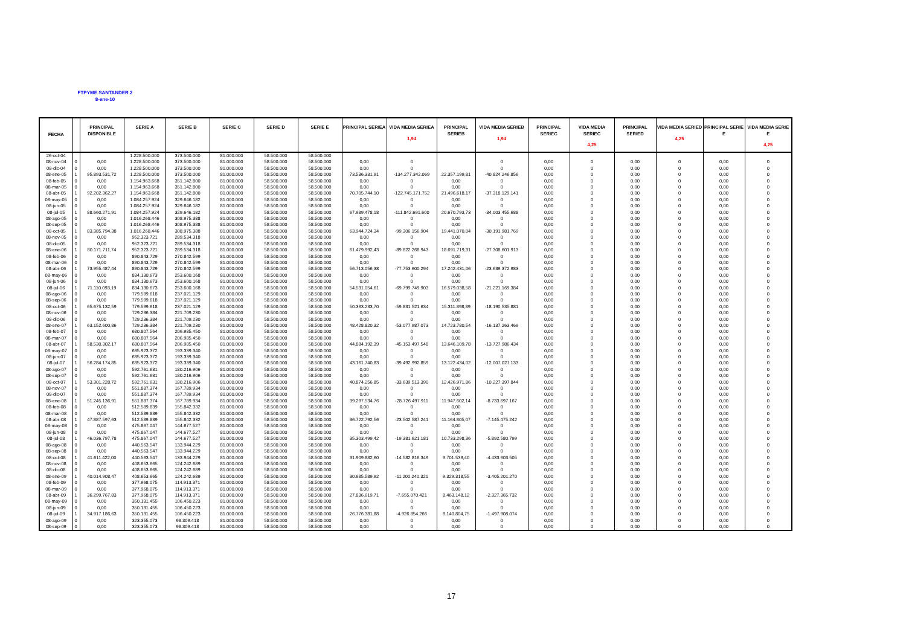FTPYME SANTANDER 2
8-ene-10
| FECHA | | PRINCIPAL DISPONIBLE | SERIE A | SERIE B | SERIE C | SERIE D | SERIE E | PRINCIPAL SERIEA | VIDA MEDIA SERIEA 1,94 | PRINCIPAL SERIEB | VIDA MEDIA SERIEB 1,94 | PRINCIPAL SERIEC | VIDA MEDIA SERIEC 4,25 | PRINCIPAL SERIED | VIDA MEDIA SERIED 4,25 | PRINCIPAL SERIE E | VIDA MEDIA SERIE E 4,25 |
| --- | --- | --- | --- | --- | --- | --- | --- | --- | --- | --- | --- | --- | --- | --- | --- | --- | --- |
| 26-oct-04 | | | 1.228.500.000 | 373.500.000 | 81.000.000 | 58.500.000 | 58.500.000 | | | | | | | | | | |
| 08-nov-04 | 0 | 0,00 | 1.228.500.000 | 373.500.000 | 81.000.000 | 58.500.000 | 58.500.000 | 0,00 | 0 | | 0 | 0,00 | 0 | 0,00 | 0 | 0,00 | 0 |
| 08-dic-04 | 0 | 0,00 | 1.228.500.000 | 373.500.000 | 81.000.000 | 58.500.000 | 58.500.000 | 0,00 | 0 | | 0 | 0,00 | 0 | 0,00 | 0 | 0,00 | 0 |
| 08-ene-05 | 1 | 95.893.531,72 | 1.228.500.000 | 373.500.000 | 81.000.000 | 58.500.000 | 58.500.000 | 73.536.331,91 | -134.277.342.069 | 22.357.199,81 | -40.824.246.856 | 0,00 | 0 | 0,00 | 0 | 0,00 | 0 |
| 08-feb-05 | 0 | 0,00 | 1.154.963.668 | 351.142.800 | 81.000.000 | 58.500.000 | 58.500.000 | 0,00 | 0 | 0,00 | 0 | 0,00 | 0 | 0,00 | 0 | 0,00 | 0 |
| 08-mar-05 | 0 | 0,00 | 1.154.963.668 | 351.142.800 | 81.000.000 | 58.500.000 | 58.500.000 | 0,00 | 0 | 0,00 | 0 | 0,00 | 0 | 0,00 | 0 | 0,00 | 0 |
| 08-abr-05 | 1 | 92.202.362,27 | 1.154.963.668 | 351.142.800 | 81.000.000 | 58.500.000 | 58.500.000 | 70.705.744,10 | -122.745.171.752 | 21.496.618,17 | -37.318.129.141 | 0,00 | 0 | 0,00 | 0 | 0,00 | 0 |
| 08-may-05 | 0 | 0,00 | 1.084.257.924 | 329.646.182 | 81.000.000 | 58.500.000 | 58.500.000 | 0,00 | 0 | 0,00 | 0 | 0,00 | 0 | 0,00 | 0 | 0,00 | 0 |
| 08-jun-05 | 0 | 0,00 | 1.084.257.924 | 329.646.182 | 81.000.000 | 58.500.000 | 58.500.000 | 0,00 | 0 | 0,00 | 0 | 0,00 | 0 | 0,00 | 0 | 0,00 | 0 |
| 08-jul-05 | 1 | 88.660.271,91 | 1.084.257.924 | 329.646.182 | 81.000.000 | 58.500.000 | 58.500.000 | 67.989.478,18 | -111.842.691.600 | 20.670.793,73 | -34.003.455.688 | 0,00 | 0 | 0,00 | 0 | 0,00 | 0 |
| 08-ago-05 | 0 | 0,00 | 1.016.268.446 | 308.975.388 | 81.000.000 | 58.500.000 | 58.500.000 | 0,00 | 0 | 0,00 | 0 | 0,00 | 0 | 0,00 | 0 | 0,00 | 0 |
| 08-sep-05 | 0 | 0,00 | 1.016.268.446 | 308.975.388 | 81.000.000 | 58.500.000 | 58.500.000 | 0,00 | 0 | 0,00 | 0 | 0,00 | 0 | 0,00 | 0 | 0,00 | 0 |
| 08-oct-05 | 1 | 83.385.794,38 | 1.016.268.446 | 308.975.388 | 81.000.000 | 58.500.000 | 58.500.000 | 63.944.724,34 | -99.306.156.904 | 19.441.070,04 | -30.191.981.769 | 0,00 | 0 | 0,00 | 0 | 0,00 | 0 |
| 08-nov-05 | 0 | 0,00 | 952.323.721 | 289.534.318 | 81.000.000 | 58.500.000 | 58.500.000 | 0,00 | 0 | 0,00 | 0 | 0,00 | 0 | 0,00 | 0 | 0,00 | 0 |
| 08-dic-05 | 0 | 0,00 | 952.323.721 | 289.534.318 | 81.000.000 | 58.500.000 | 58.500.000 | 0,00 | 0 | 0,00 | 0 | 0,00 | 0 | 0,00 | 0 | 0,00 | 0 |
| 08-ene-06 | 1 | 80.171.711,74 | 952.323.721 | 289.534.318 | 81.000.000 | 58.500.000 | 58.500.000 | 61.479.992,43 | -89.822.268.943 | 18.691.719,31 | -27.308.601.913 | 0,00 | 0 | 0,00 | 0 | 0,00 | 0 |
| 08-feb-06 | 0 | 0,00 | 890.843.729 | 270.842.599 | 81.000.000 | 58.500.000 | 58.500.000 | 0,00 | 0 | 0,00 | 0 | 0,00 | 0 | 0,00 | 0 | 0,00 | 0 |
| 08-mar-06 | 0 | 0,00 | 890.843.729 | 270.842.599 | 81.000.000 | 58.500.000 | 58.500.000 | 0,00 | 0 | 0,00 | 0 | 0,00 | 0 | 0,00 | 0 | 0,00 | 0 |
| 08-abr-06 | 1 | 73.955.487,44 | 890.843.729 | 270.842.599 | 81.000.000 | 58.500.000 | 58.500.000 | 56.713.056,38 | -77.753.600.294 | 17.242.431,06 | -23.639.372.983 | 0,00 | 0 | 0,00 | 0 | 0,00 | 0 |
| 08-may-06 | 0 | 0,00 | 834.130.673 | 253.600.168 | 81.000.000 | 58.500.000 | 58.500.000 | 0,00 | 0 | 0,00 | 0 | 0,00 | 0 | 0,00 | 0 | 0,00 | 0 |
| 08-jun-06 | 0 | 0,00 | 834.130.673 | 253.600.168 | 81.000.000 | 58.500.000 | 58.500.000 | 0,00 | 0 | 0,00 | 0 | 0,00 | 0 | 0,00 | 0 | 0,00 | 0 |
| 08-jul-06 | 1 | 71.110.093,19 | 834.130.673 | 253.600.168 | 81.000.000 | 58.500.000 | 58.500.000 | 54.531.054,61 | -69.799.749.903 | 16.579.038,58 | -21.221.169.384 | 0,00 | 0 | 0,00 | 0 | 0,00 | 0 |
| 08-ago-06 | 0 | 0,00 | 779.599.618 | 237.021.129 | 81.000.000 | 58.500.000 | 58.500.000 | 0,00 | 0 | 0,00 | 0 | 0,00 | 0 | 0,00 | 0 | 0,00 | 0 |
| 08-sep-06 | 0 | 0,00 | 779.599.618 | 237.021.129 | 81.000.000 | 58.500.000 | 58.500.000 | 0,00 | 0 | 0,00 | 0 | 0,00 | 0 | 0,00 | 0 | 0,00 | 0 |
| 08-oct-06 | 1 | 65.675.132,59 | 779.599.618 | 237.021.129 | 81.000.000 | 58.500.000 | 58.500.000 | 50.363.233,70 | -59.831.521.634 | 15.311.898,89 | -18.190.535.881 | 0,00 | 0 | 0,00 | 0 | 0,00 | 0 |
| 08-nov-06 | 0 | 0,00 | 729.236.384 | 221.709.230 | 81.000.000 | 58.500.000 | 58.500.000 | 0,00 | 0 | 0,00 | 0 | 0,00 | 0 | 0,00 | 0 | 0,00 | 0 |
| 08-dic-06 | 0 | 0,00 | 729.236.384 | 221.709.230 | 81.000.000 | 58.500.000 | 58.500.000 | 0,00 | 0 | 0,00 | 0 | 0,00 | 0 | 0,00 | 0 | 0,00 | 0 |
| 08-ene-07 | 1 | 63.152.600,86 | 729.236.384 | 221.709.230 | 81.000.000 | 58.500.000 | 58.500.000 | 48.428.820,32 | -53.077.987.073 | 14.723.780,54 | -16.137.263.469 | 0,00 | 0 | 0,00 | 0 | 0,00 | 0 |
| 08-feb-07 | 0 | 0,00 | 680.807.564 | 206.985.450 | 81.000.000 | 58.500.000 | 58.500.000 | 0,00 | 0 | 0,00 | 0 | 0,00 | 0 | 0,00 | 0 | 0,00 | 0 |
| 08-mar-07 | 0 | 0,00 | 680.807.564 | 206.985.450 | 81.000.000 | 58.500.000 | 58.500.000 | 0,00 | 0 | 0,00 | 0 | 0,00 | 0 | 0,00 | 0 | 0,00 | 0 |
| 08-abr-07 | 1 | 58.530.302,17 | 680.807.564 | 206.985.450 | 81.000.000 | 58.500.000 | 58.500.000 | 44.884.192,39 | -45.153.497.548 | 13.646.109,78 | -13.727.986.434 | 0,00 | 0 | 0,00 | 0 | 0,00 | 0 |
| 08-may-07 | 0 | 0,00 | 635.923.372 | 193.339.340 | 81.000.000 | 58.500.000 | 58.500.000 | 0,00 | 0 | 0,00 | 0 | 0,00 | 0 | 0,00 | 0 | 0,00 | 0 |
| 08-jun-07 | 0 | 0,00 | 635.923.372 | 193.339.340 | 81.000.000 | 58.500.000 | 58.500.000 | 0,00 | 0 | 0,00 | 0 | 0,00 | 0 | 0,00 | 0 | 0,00 | 0 |
| 08-jul-07 | 1 | 56.284.174,85 | 635.923.372 | 193.339.340 | 81.000.000 | 58.500.000 | 58.500.000 | 43.161.740,83 | -39.492.992.859 | 13.122.434,02 | -12.007.027.133 | 0,00 | 0 | 0,00 | 0 | 0,00 | 0 |
| 08-ago-07 | 0 | 0,00 | 592.761.631 | 180.216.906 | 81.000.000 | 58.500.000 | 58.500.000 | 0,00 | 0 | 0,00 | 0 | 0,00 | 0 | 0,00 | 0 | 0,00 | 0 |
| 08-sep-07 | 0 | 0,00 | 592.761.631 | 180.216.906 | 81.000.000 | 58.500.000 | 58.500.000 | 0,00 | 0 | 0,00 | 0 | 0,00 | 0 | 0,00 | 0 | 0,00 | 0 |
| 08-oct-07 | 1 | 53.301.228,72 | 592.761.631 | 180.216.906 | 81.000.000 | 58.500.000 | 58.500.000 | 40.874.256,85 | -33.639.513.390 | 12.426.971,86 | -10.227.397.844 | 0,00 | 0 | 0,00 | 0 | 0,00 | 0 |
| 08-nov-07 | 0 | 0,00 | 551.887.374 | 167.789.934 | 81.000.000 | 58.500.000 | 58.500.000 | 0,00 | 0 | 0,00 | 0 | 0,00 | 0 | 0,00 | 0 | 0,00 | 0 |
| 08-dic-07 | 0 | 0,00 | 551.887.374 | 167.789.934 | 81.000.000 | 58.500.000 | 58.500.000 | 0,00 | 0 | 0,00 | 0 | 0,00 | 0 | 0,00 | 0 | 0,00 | 0 |
| 08-ene-08 | 1 | 51.245.136,91 | 551.887.374 | 167.789.934 | 81.000.000 | 58.500.000 | 58.500.000 | 39.297.534,76 | -28.726.497.911 | 11.947.602,14 | -8.733.697.167 | 0,00 | 0 | 0,00 | 0 | 0,00 | 0 |
| 08-feb-08 | 0 | 0,00 | 512.589.839 | 155.842.332 | 81.000.000 | 58.500.000 | 58.500.000 | 0,00 | 0 | 0,00 | 0 | 0,00 | 0 | 0,00 | 0 | 0,00 | 0 |
| 08-mar-08 | 0 | 0,00 | 512.589.839 | 155.842.332 | 81.000.000 | 58.500.000 | 58.500.000 | 0,00 | 0 | 0,00 | 0 | 0,00 | 0 | 0,00 | 0 | 0,00 | 0 |
| 08-abr-08 | 1 | 47.887.597,63 | 512.589.839 | 155.842.332 | 81.000.000 | 58.500.000 | 58.500.000 | 36.722.792,56 | -23.502.587.241 | 11.164.805,07 | -7.145.475.242 | 0,00 | 0 | 0,00 | 0 | 0,00 | 0 |
| 08-may-08 | 0 | 0,00 | 475.867.047 | 144.677.527 | 81.000.000 | 58.500.000 | 58.500.000 | 0,00 | 0 | 0,00 | 0 | 0,00 | 0 | 0,00 | 0 | 0,00 | 0 |
| 08-jun-08 | 0 | 0,00 | 475.867.047 | 144.677.527 | 81.000.000 | 58.500.000 | 58.500.000 | 0,00 | 0 | 0,00 | 0 | 0,00 | 0 | 0,00 | 0 | 0,00 | 0 |
| 08-jul-08 | 1 | 46.036.797,78 | 475.867.047 | 144.677.527 | 81.000.000 | 58.500.000 | 58.500.000 | 35.303.499,42 | -19.381.621.181 | 10.733.298,36 | -5.892.580.799 | 0,00 | 0 | 0,00 | 0 | 0,00 | 0 |
| 08-ago-08 | 0 | 0,00 | 440.563.547 | 133.944.229 | 81.000.000 | 58.500.000 | 58.500.000 | 0,00 | 0 | 0,00 | 0 | 0,00 | 0 | 0,00 | 0 | 0,00 | 0 |
| 08-sep-08 | 0 | 0,00 | 440.563.547 | 133.944.229 | 81.000.000 | 58.500.000 | 58.500.000 | 0,00 | 0 | 0,00 | 0 | 0,00 | 0 | 0,00 | 0 | 0,00 | 0 |
| 08-oct-08 | 1 | 41.611.422,00 | 440.563.547 | 133.944.229 | 81.000.000 | 58.500.000 | 58.500.000 | 31.909.882,60 | -14.582.816.349 | 9.701.539,40 | -4.433.603.505 | 0,00 | 0 | 0,00 | 0 | 0,00 | 0 |
| 08-nov-08 | 0 | 0,00 | 408.653.665 | 124.242.689 | 81.000.000 | 58.500.000 | 58.500.000 | 0,00 | 0 | 0,00 | 0 | 0,00 | 0 | 0,00 | 0 | 0,00 | 0 |
| 08-dic-08 | 0 | 0,00 | 408.653.665 | 124.242.689 | 81.000.000 | 58.500.000 | 58.500.000 | 0,00 | 0 | 0,00 | 0 | 0,00 | 0 | 0,00 | 0 | 0,00 | 0 |
| 08-ene-09 | 1 | 40.014.908,47 | 408.653.665 | 124.242.689 | 81.000.000 | 58.500.000 | 58.500.000 | 30.685.589,92 | -11.200.240.321 | 9.329.318,55 | -3.405.201.270 | 0,00 | 0 | 0,00 | 0 | 0,00 | 0 |
| 08-feb-09 | 0 | 0,00 | 377.968.075 | 114.913.371 | 81.000.000 | 58.500.000 | 58.500.000 | 0,00 | 0 | 0,00 | 0 | 0,00 | 0 | 0,00 | 0 | 0,00 | 0 |
| 08-mar-09 | 0 | 0,00 | 377.968.075 | 114.913.371 | 81.000.000 | 58.500.000 | 58.500.000 | 0,00 | 0 | 0,00 | 0 | 0,00 | 0 | 0,00 | 0 | 0,00 | 0 |
| 08-abr-09 | 1 | 36.299.767,83 | 377.968.075 | 114.913.371 | 81.000.000 | 58.500.000 | 58.500.000 | 27.836.619,71 | -7.655.070.421 | 8.463.148,12 | -2.327.365.732 | 0,00 | 0 | 0,00 | 0 | 0,00 | 0 |
| 08-may-09 | 0 | 0,00 | 350.131.455 | 106.450.223 | 81.000.000 | 58.500.000 | 58.500.000 | 0,00 | 0 | 0,00 | 0 | 0,00 | 0 | 0,00 | 0 | 0,00 | 0 |
| 08-jun-09 | 0 | 0,00 | 350.131.455 | 106.450.223 | 81.000.000 | 58.500.000 | 58.500.000 | 0,00 | 0 | 0,00 | 0 | 0,00 | 0 | 0,00 | 0 | 0,00 | 0 |
| 08-jul-09 | 1 | 34.917.186,63 | 350.131.455 | 106.450.223 | 81.000.000 | 58.500.000 | 58.500.000 | 26.776.381,88 | -4.926.854.266 | 8.140.804,75 | -1.497.908.074 | 0,00 | 0 | 0,00 | 0 | 0,00 | 0 |
| 08-ago-09 | 0 | 0,00 | 323.355.073 | 98.309.418 | 81.000.000 | 58.500.000 | 58.500.000 | 0,00 | 0 | 0,00 | 0 | 0,00 | 0 | 0,00 | 0 | 0,00 | 0 |
| 08-sep-09 | 0 | 0,00 | 323.355.073 | 98.309.418 | 81.000.000 | 58.500.000 | 58.500.000 | 0,00 | 0 | 0,00 | 0 | 0,00 | 0 | 0,00 | 0 | 0,00 | 0 |
17